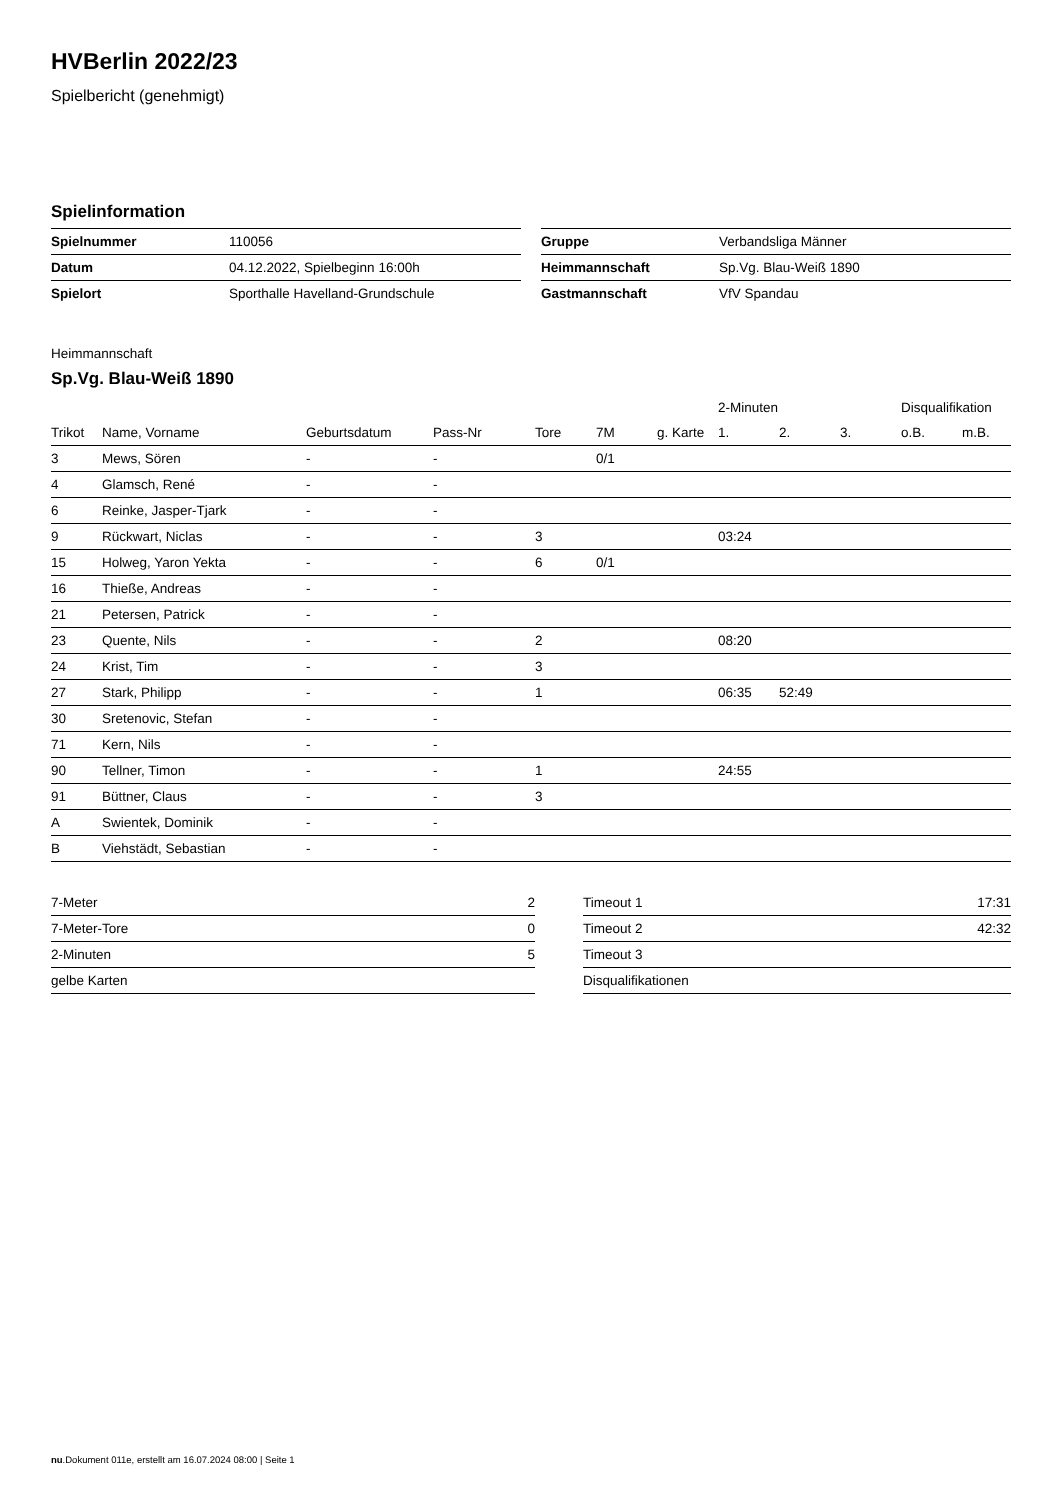HVBerlin 2022/23
Spielbericht (genehmigt)
Spielinformation
| Spielnummer | 110056 |
| Datum | 04.12.2022, Spielbeginn 16:00h |
| Spielort | Sporthalle Havelland-Grundschule |
| Gruppe | Verbandsliga Männer |
| Heimmannschaft | Sp.Vg. Blau-Weiß 1890 |
| Gastmannschaft | VfV Spandau |
Heimmannschaft
Sp.Vg. Blau-Weiß 1890
| | | | | | | | 2-Minuten | | | Disqualifikation | |
| --- | --- | --- | --- | --- | --- | --- | --- | --- | --- | --- | --- |
| Trikot | Name, Vorname | Geburtsdatum | Pass-Nr | Tore | 7M | g. Karte | 1. | 2. | 3. | o.B. | m.B. |
| 3 | Mews, Sören | - | - | | 0/1 | | | | | | |
| 4 | Glamsch, René | - | - | | | | | | | | |
| 6 | Reinke, Jasper-Tjark | - | - | | | | | | | | |
| 9 | Rückwart, Niclas | - | - | 3 | | | 03:24 | | | | |
| 15 | Holweg, Yaron Yekta | - | - | 6 | 0/1 | | | | | | |
| 16 | Thieße, Andreas | - | - | | | | | | | | |
| 21 | Petersen, Patrick | - | - | | | | | | | | |
| 23 | Quente, Nils | - | - | 2 | | | 08:20 | | | | |
| 24 | Krist, Tim | - | - | 3 | | | | | | | |
| 27 | Stark, Philipp | - | - | 1 | | | 06:35 | 52:49 | | | |
| 30 | Sretenovic, Stefan | - | - | | | | | | | | |
| 71 | Kern, Nils | - | - | | | | | | | | |
| 90 | Tellner, Timon | - | - | 1 | | | 24:55 | | | | |
| 91 | Büttner, Claus | - | - | 3 | | | | | | | |
| A | Swientek, Dominik | - | - | | | | | | | | |
| B | Viehstädt, Sebastian | - | - | | | | | | | | |
| 7-Meter | 2 |
| 7-Meter-Tore | 0 |
| 2-Minuten | 5 |
| gelbe Karten | |
| Timeout 1 | 17:31 |
| Timeout 2 | 42:32 |
| Timeout 3 | |
| Disqualifikationen | |
nu.Dokument 011e, erstellt am 16.07.2024 08:00 | Seite 1